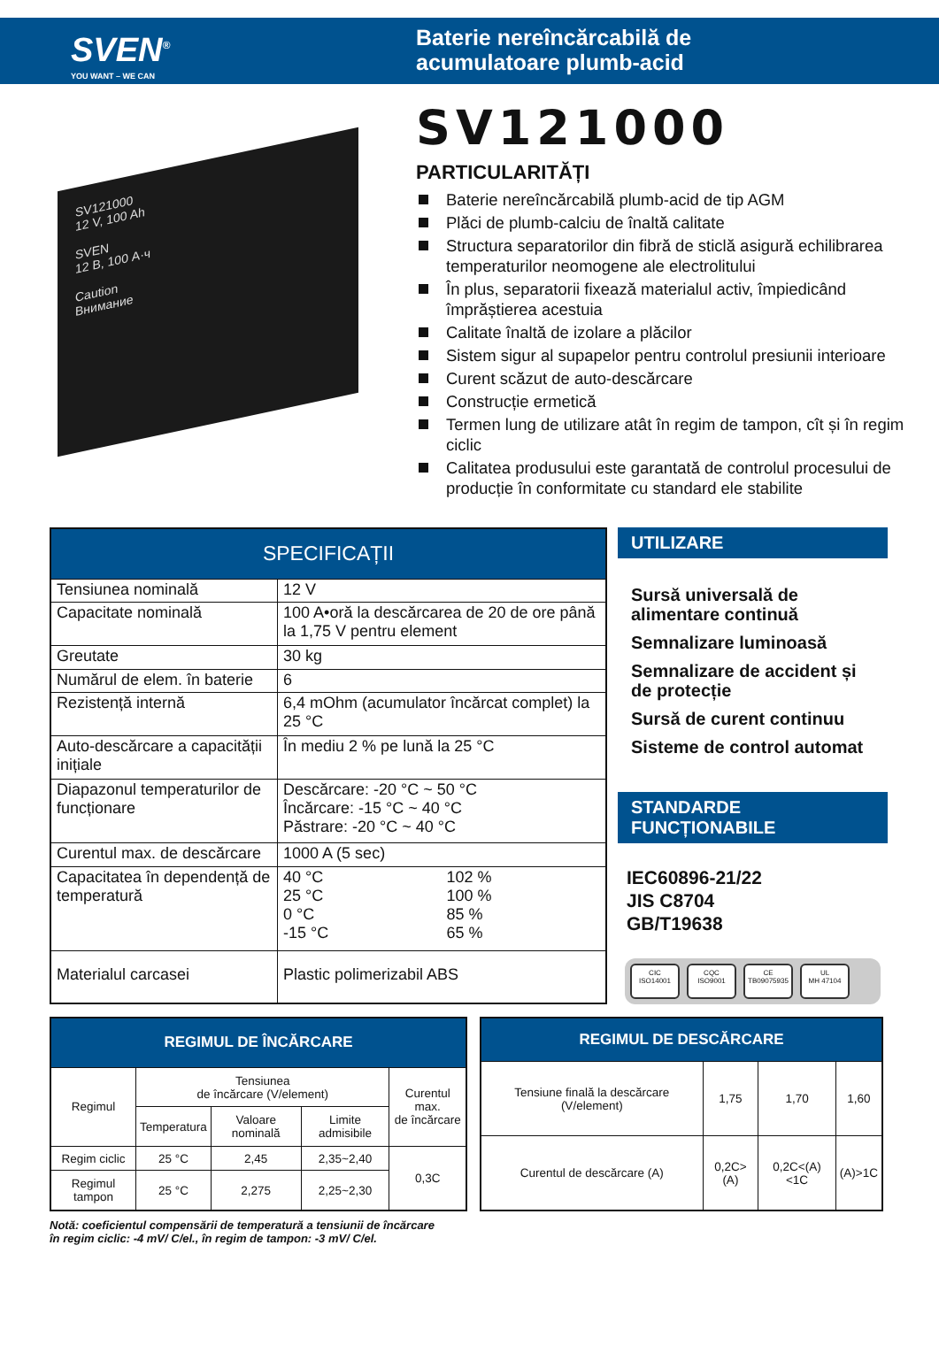SVEN<sup>®</sup>
YOU WANT – WE CAN
Baterie nereîncărcabilă de
acumulatoare plumb-acid
SV121000
12 V, 100 Ah
SVEN
12 В, 100 А·ч
Caution
Внимание
SV121000
PARTICULARITĂȚI
Baterie nereîncărcabilă plumb-acid de tip AGM
Plăci de plumb-calciu de înaltă calitate
Structura separatorilor din fibră de sticlă asigură echilibrarea temperaturilor neomogene ale electrolitului
În plus, separatorii fixează materialul activ, împiedicând împrăștierea acestuia
Calitate înaltă de izolare a plăcilor
Sistem sigur al supapelor pentru controlul presiunii interioare
Curent scăzut de auto-descărcare
Construcție ermetică
Termen lung de utilizare atât în regim de tampon, cît și în regim ciclic
Calitatea produsului este garantată de controlul procesului de producție în conformitate cu standard ele stabilite
| SPECIFICAȚII | | |
| --- | --- | --- |
| Tensiunea nominală | 12 V | |
| Capacitate nominală | 100 A•oră la descărcarea de 20 de ore până la 1,75 V pentru element | |
| Greutate | 30 kg | |
| Numărul de elem. în baterie | 6 | |
| Rezistență internă | 6,4 mOhm (acumulator încărcat complet) la 25 °C | |
| Auto-descărcare a capacității inițiale | În mediu 2 % pe lună la 25 °C | |
| Diapazonul temperaturilor de funcționare | Descărcare: -20 °C ~ 50 °C Încărcare: -15 °C ~ 40 °C Păstrare: -20 °C ~ 40 °C | |
| Curentul max. de descărcare | 1000 A (5 sec) | |
| Capacitatea în dependență de temperatură | 40 °C 25 °C 0 °C -15 °C | 102 % 100 % 85 % 65 % |
| Materialul carcasei | Plastic polimerizabil ABS | |
UTILIZARE
Sursă universală de alimentare continuă
Semnalizare luminoasă
Semnalizare de accident și de protecție
Sursă de curent continuu
Sisteme de control automat
STANDARDE FUNCȚIONABILE
IEC60896-21/22
JIS C8704
GB/T19638
CIC
ISO14001
CQC
ISO9001
CE
TB09075935
UL
MH 47104
| REGIMUL DE ÎNCĂRCARE | | | | |
| --- | --- | --- | --- | --- |
| Regimul | Tensiunea de încărcare (V/element) | | | Curentul max. de încărcare |
| | Temperatura | Valoare nominală | Limite admisibile | |
| Regim ciclic | 25 °C | 2,45 | 2,35~2,40 | 0,3C |
| Regimul tampon | 25 °C | 2,275 | 2,25~2,30 | |
| REGIMUL DE DESCĂRCARE | | | |
| --- | --- | --- | --- |
| Tensiune finală la descărcare (V/element) | 1,75 | 1,70 | 1,60 |
| Curentul de descărcare (A) | 0,2C>(A) | 0,2C<(A)<1C | (A)>1C |
Notă: coeficientul compensării de temperatură a tensiunii de încărcare
în regim ciclic: -4 mV/ C/el., în regim de tampon: -3 mV/ C/el.